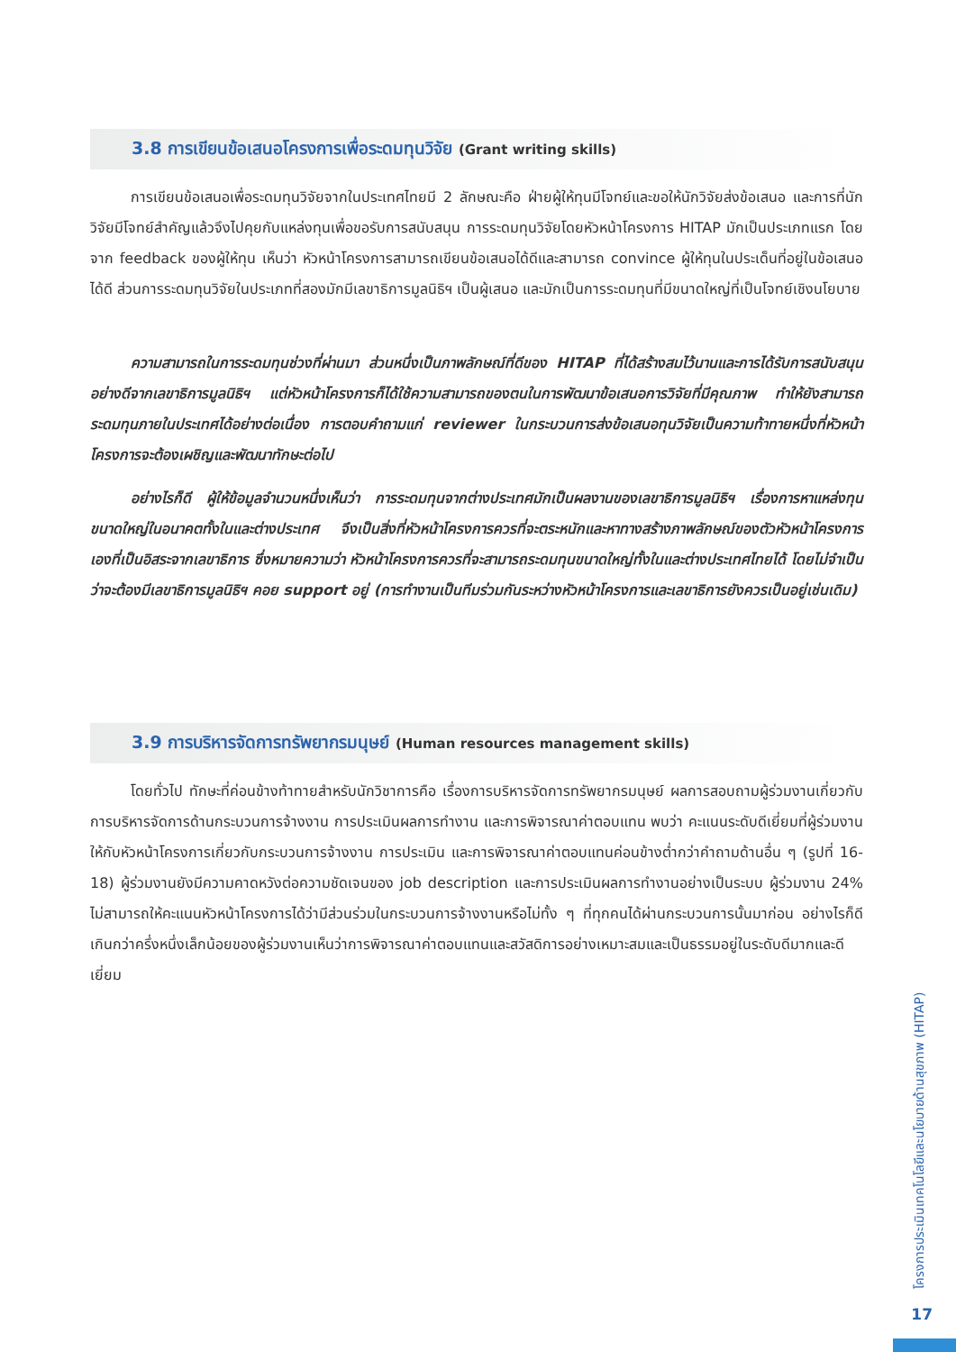3.8 การเขียนข้อเสนอโครงการเพื่อระดมทุนวิจัย (Grant writing skills)
การเขียนข้อเสนอเพื่อระดมทุนวิจัยจากในประเทศไทยมี 2 ลักษณะคือ ฝ่ายผู้ให้ทุนมีโจทย์และขอให้นักวิจัยส่งข้อเสนอ และการที่นักวิจัยมีโจทย์สำคัญแล้วจึงไปคุยกับแหล่งทุนเพื่อขอรับการสนับสนุน การระดมทุนวิจัยโดยหัวหน้าโครงการ HITAP มักเป็นประเภทแรก โดยจาก feedback ของผู้ให้ทุน เห็นว่า หัวหน้าโครงการสามารถเขียนข้อเสนอได้ดีและสามารถ convince ผู้ให้ทุนในประเด็นที่อยู่ในข้อเสนอได้ดี ส่วนการระดมทุนวิจัยในประเภทที่สองมักมีเลขาธิการมูลนิธิฯ เป็นผู้เสนอ และมักเป็นการระดมทุนที่มีขนาดใหญ่ที่เป็นโจทย์เชิงนโยบาย
ความสามารถในการระดมทุนช่วงที่ผ่านมา ส่วนหนึ่งเป็นภาพลักษณ์ที่ดีของ HITAP ที่ได้สร้างสมไว้นานและการได้รับการสนับสนุนอย่างดีจากเลขาธิการมูลนิธิฯ แต่หัวหน้าโครงการก็ได้ใช้ความสามารถของตนในการพัฒนาข้อเสนอการวิจัยที่มีคุณภาพ ทำให้ยังสามารถระดมทุนภายในประเทศได้อย่างต่อเนื่อง การตอบคำถามแก่ reviewer ในกระบวนการส่งข้อเสนอทุนวิจัยเป็นความท้าทายหนึ่งที่หัวหน้าโครงการจะต้องเผชิญและพัฒนาทักษะต่อไป
อย่างไรก็ดี ผู้ให้ข้อมูลจำนวนหนึ่งเห็นว่า การระดมทุนจากต่างประเทศมักเป็นผลงานของเลขาธิการมูลนิธิฯ เรื่องการหาแหล่งทุนขนาดใหญ่ในอนาคตทั้งในและต่างประเทศ จึงเป็นสิ่งที่หัวหน้าโครงการควรที่จะตระหนักและหาทางสร้างภาพลักษณ์ของตัวหัวหน้าโครงการเองที่เป็นอิสระจากเลขาธิการ ซึ่งหมายความว่า หัวหน้าโครงการควรที่จะสามารถระดมทุนขนาดใหญ่ทั้งในและต่างประเทศไทยได้ โดยไม่จำเป็นว่าจะต้องมีเลขาธิการมูลนิธิฯ คอย support อยู่ (การทำงานเป็นทีมร่วมกันระหว่างหัวหน้าโครงการและเลขาธิการยังควรเป็นอยู่เช่นเดิม)
3.9 การบริหารจัดการทรัพยากรมนุษย์ (Human resources management skills)
โดยทั่วไป ทักษะที่ค่อนข้างท้าทายสำหรับนักวิชาการคือ เรื่องการบริหารจัดการทรัพยากรมนุษย์ ผลการสอบถามผู้ร่วมงานเกี่ยวกับการบริหารจัดการด้านกระบวนการจ้างงาน การประเมินผลการทำงาน และการพิจารณาค่าตอบแทน พบว่า คะแนนระดับดีเยี่ยมที่ผู้ร่วมงานให้กับหัวหน้าโครงการเกี่ยวกับกระบวนการจ้างงาน การประเมิน และการพิจารณาค่าตอบแทนค่อนข้างต่ำกว่าคำถามด้านอื่น ๆ (รูปที่ 16-18) ผู้ร่วมงานยังมีความคาดหวังต่อความชัดเจนของ job description และการประเมินผลการทำงานอย่างเป็นระบบ ผู้ร่วมงาน 24% ไม่สามารถให้คะแนนหัวหน้าโครงการได้ว่ามีส่วนร่วมในกระบวนการจ้างงานหรือไม่ทั้ง ๆ ที่ทุกคนได้ผ่านกระบวนการนั้นมาก่อน อย่างไรก็ดี เกินกว่าครึ่งหนึ่งเล็กน้อยของผู้ร่วมงานเห็นว่าการพิจารณาค่าตอบแทนและสวัสดิการอย่างเหมาะสมและเป็นธรรมอยู่ในระดับดีมากและดีเยี่ยม
โครงการประเมินเทคโนโลยีและนโยบายด้านสุขภาพ (HITAP)
17